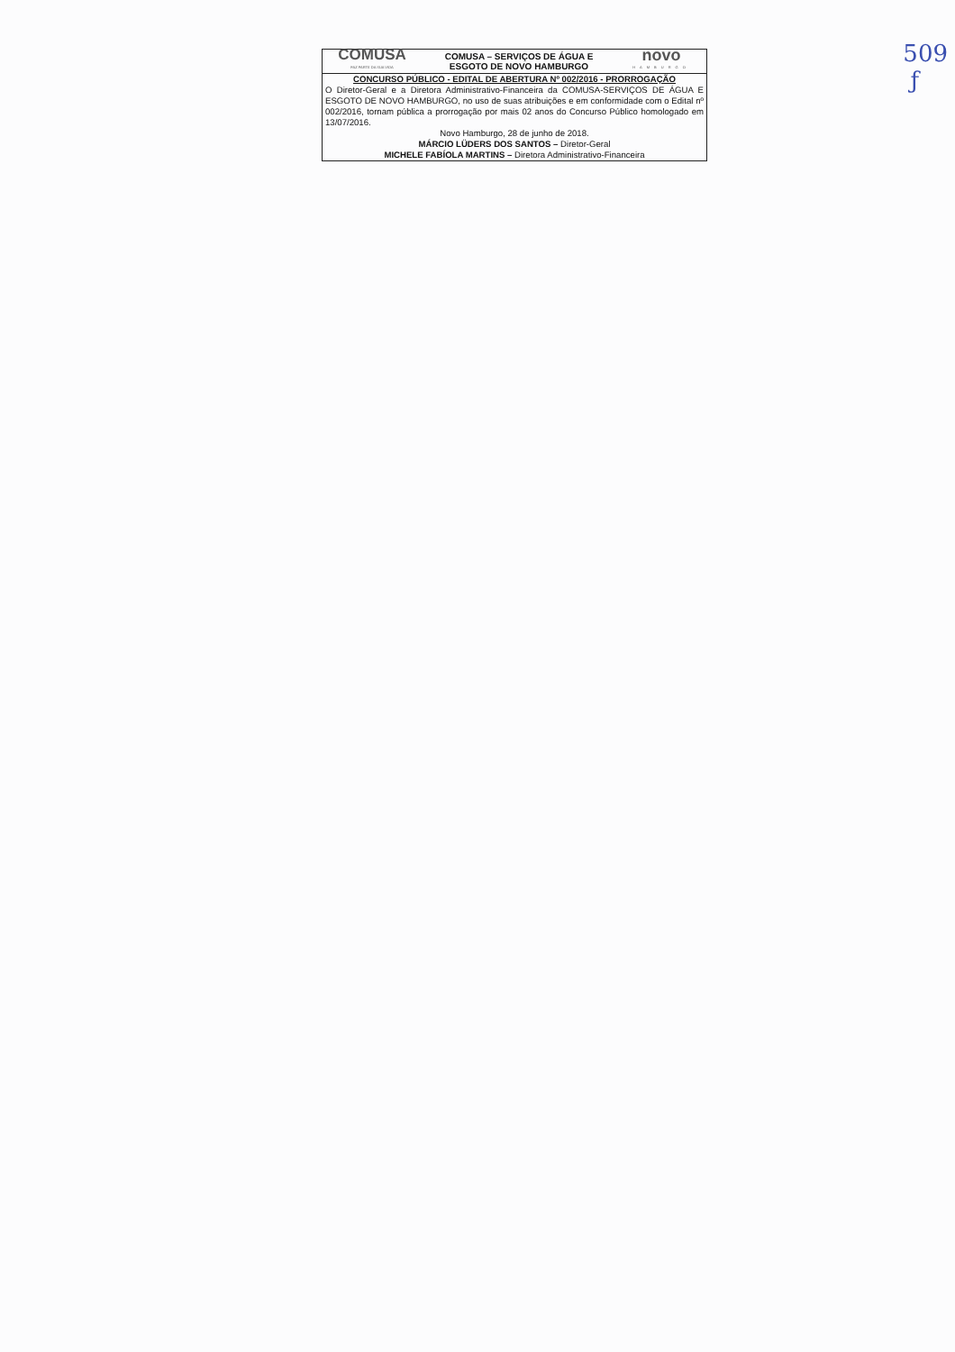COMUSA
FAZ PARTE DA SUA VIDA
COMUSA – SERVIÇOS DE ÁGUA E
ESGOTO DE NOVO HAMBURGO
novo
HAMBURGO
CONCURSO PÚBLICO - EDITAL DE ABERTURA Nº 002/2016 - PRORROGAÇÃO
O Diretor-Geral e a Diretora Administrativo-Financeira da COMUSA-SERVIÇOS DE ÁGUA E ESGOTO DE NOVO HAMBURGO, no uso de suas atribuições e em conformidade com o Edital nº 002/2016, tornam pública a prorrogação por mais 02 anos do Concurso Público homologado em 13/07/2016.
Novo Hamburgo, 28 de junho de 2018.
MÁRCIO LÜDERS DOS SANTOS – Diretor-Geral
MICHELE FABÍOLA MARTINS – Diretora Administrativo-Financeira
509
ƒ